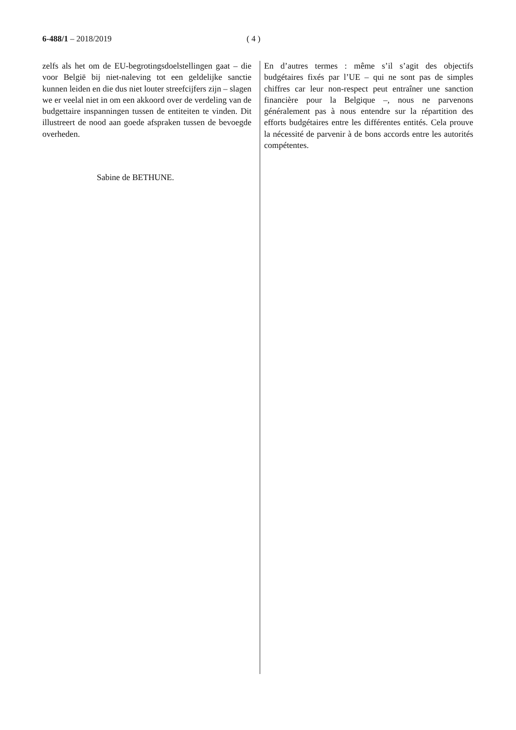6-488/1 – 2018/2019 ( 4 )
zelfs als het om de EU-begrotingsdoelstellingen gaat – die voor België bij niet-naleving tot een geldelijke sanctie kunnen leiden en die dus niet louter streefcijfers zijn – slagen we er veelal niet in om een akkoord over de verdeling van de budgettaire inspanningen tussen de entiteiten te vinden. Dit illustreert de nood aan goede afspraken tussen de bevoegde overheden.
Sabine de BETHUNE.
En d’autres termes : même s’il s’agit des objectifs budgétaires fixés par l’UE – qui ne sont pas de simples chiffres car leur non-respect peut entraîner une sanction financière pour la Belgique –, nous ne parvenons généralement pas à nous entendre sur la répartition des efforts budgétaires entre les différentes entités. Cela prouve la nécessité de parvenir à de bons accords entre les autorités compétentes.